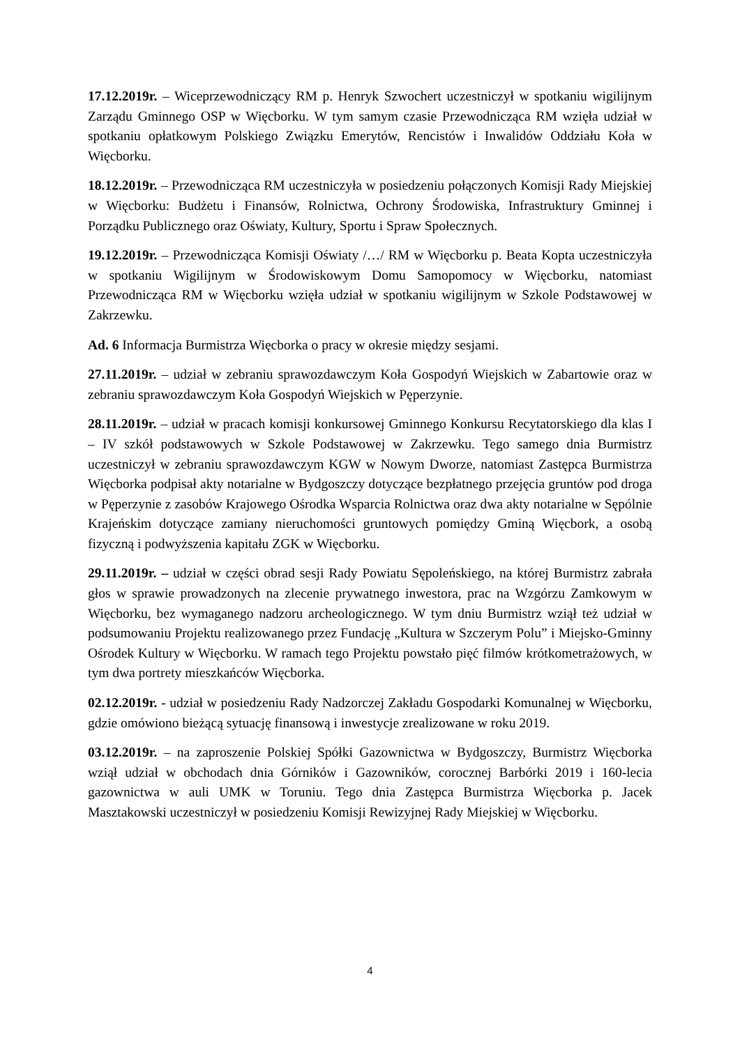17.12.2019r. – Wiceprzewodniczący RM p. Henryk Szwochert uczestniczył w spotkaniu wigilijnym Zarządu Gminnego OSP w Więcborku. W tym samym czasie Przewodnicząca RM wzięła udział w spotkaniu opłatkowym Polskiego Związku Emerytów, Rencistów i Inwalidów Oddziału Koła w Więcborku.
18.12.2019r. – Przewodnicząca RM uczestniczyła w posiedzeniu połączonych Komisji Rady Miejskiej w Więcborku: Budżetu i Finansów, Rolnictwa, Ochrony Środowiska, Infrastruktury Gminnej i Porządku Publicznego oraz Oświaty, Kultury, Sportu i Spraw Społecznych.
19.12.2019r. – Przewodnicząca Komisji Oświaty /…/ RM w Więcborku p. Beata Kopta uczestniczyła w spotkaniu Wigilijnym w Środowiskowym Domu Samopomocy w Więcborku, natomiast Przewodnicząca RM w Więcborku wzięła udział w spotkaniu wigilijnym w Szkole Podstawowej w Zakrzewku.
Ad. 6 Informacja Burmistrza Więcborka o pracy w okresie między sesjami.
27.11.2019r. – udział w zebraniu sprawozdawczym Koła Gospodyń Wiejskich w Zabartowie oraz w zebraniu sprawozdawczym Koła Gospodyń Wiejskich w Pęperzynie.
28.11.2019r. – udział w pracach komisji konkursowej Gminnego Konkursu Recytatorskiego dla klas I – IV szkół podstawowych w Szkole Podstawowej w Zakrzewku. Tego samego dnia Burmistrz uczestniczył w zebraniu sprawozdawczym KGW w Nowym Dworze, natomiast Zastępca Burmistrza Więcborka podpisał akty notarialne w Bydgoszczy dotyczące bezpłatnego przejęcia gruntów pod droga w Pęperzynie z zasobów Krajowego Ośrodka Wsparcia Rolnictwa oraz dwa akty notarialne w Sępólnie Krajeńskim dotyczące zamiany nieruchomości gruntowych pomiędzy Gminą Więcbork, a osobą fizyczną i podwyższenia kapitału ZGK w Więcborku.
29.11.2019r. – udział w części obrad sesji Rady Powiatu Sępoleńskiego, na której Burmistrz zabrała głos w sprawie prowadzonych na zlecenie prywatnego inwestora, prac na Wzgórzu Zamkowym w Więcborku, bez wymaganego nadzoru archeologicznego. W tym dniu Burmistrz wziął też udział w podsumowaniu Projektu realizowanego przez Fundację „Kultura w Szczerym Polu” i Miejsko-Gminny Ośrodek Kultury w Więcborku. W ramach tego Projektu powstało pięć filmów krótkometrażowych, w tym dwa portrety mieszkańców Więcborka.
02.12.2019r. - udział w posiedzeniu Rady Nadzorczej Zakładu Gospodarki Komunalnej w Więcborku, gdzie omówiono bieżącą sytuację finansową i inwestycje zrealizowane w roku 2019.
03.12.2019r. – na zaproszenie Polskiej Spółki Gazownictwa w Bydgoszczy, Burmistrz Więcborka wziął udział w obchodach dnia Górników i Gazowników, corocznej Barbórki 2019 i 160-lecia gazownictwa w auli UMK w Toruniu. Tego dnia Zastępca Burmistrza Więcborka p. Jacek Masztakowski uczestniczył w posiedzeniu Komisji Rewizyjnej Rady Miejskiej w Więcborku.
4